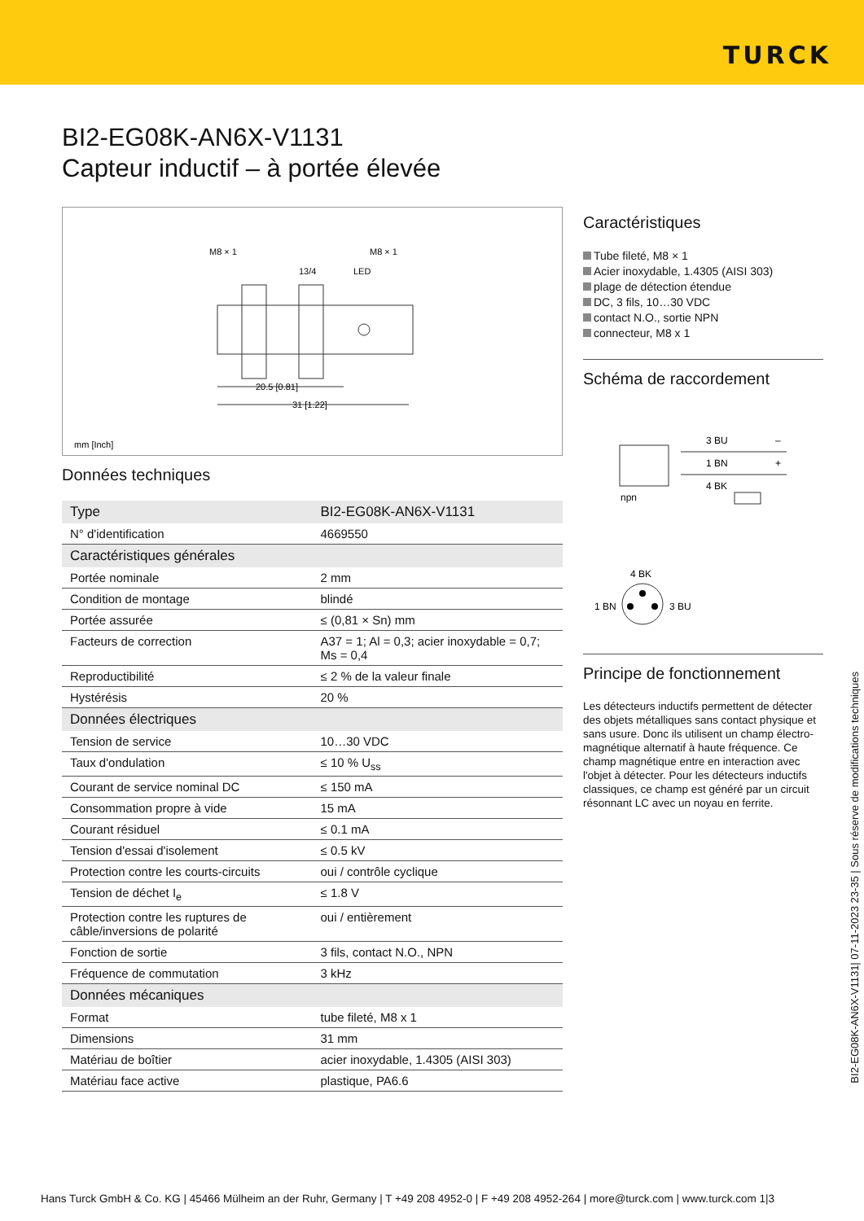TURCK
BI2-EG08K-AN6X-V1131
Capteur inductif – à portée élevée
M8 × 1
M8 × 1
13/4
LED
20.5 [0.81]
31 [1.22]
mm [Inch]
Données techniques
| Type | BI2-EG08K-AN6X-V1131 |
| N° d'identification | 4669550 |
| Caractéristiques générales | |
| Portée nominale | 2 mm |
| Condition de montage | blindé |
| Portée assurée | ≤ (0,81 × Sn) mm |
| Facteurs de correction | A37 = 1; Al = 0,3; acier inoxydable = 0,7; Ms = 0,4 |
| Reproductibilité | ≤ 2 % de la valeur finale |
| Hystérésis | 20 % |
| Données électriques | |
| Tension de service | 10…30 VDC |
| Taux d'ondulation | ≤ 10 % U<sub>ss</sub> |
| Courant de service nominal DC | ≤ 150 mA |
| Consommation propre à vide | 15 mA |
| Courant résiduel | ≤ 0.1 mA |
| Tension d'essai d'isolement | ≤ 0.5 kV |
| Protection contre les courts-circuits | oui / contrôle cyclique |
| Tension de déchet I<sub>e</sub> | ≤ 1.8 V |
| Protection contre les ruptures de câble/inversions de polarité | oui / entièrement |
| Fonction de sortie | 3 fils, contact N.O., NPN |
| Fréquence de commutation | 3 kHz |
| Données mécaniques | |
| Format | tube fileté, M8 x 1 |
| Dimensions | 31 mm |
| Matériau de boîtier | acier inoxydable, 1.4305 (AISI 303) |
| Matériau face active | plastique, PA6.6 |
Caractéristiques
Tube fileté, M8 × 1
Acier inoxydable, 1.4305 (AISI 303)
plage de détection étendue
DC, 3 fils, 10…30 VDC
contact N.O., sortie NPN
connecteur, M8 x 1
Schéma de raccordement
3 BU
1 BN
4 BK
–
+
npn
4 BK
1 BN
3 BU
Principe de fonctionnement
Les détecteurs inductifs permettent de détecter des objets métalliques sans contact physique et sans usure. Donc ils utilisent un champ électro-magnétique alternatif à haute fréquence. Ce champ magnétique entre en interaction avec l'objet à détecter. Pour les détecteurs inductifs classiques, ce champ est généré par un circuit résonnant LC avec un noyau en ferrite.
BI2-EG08K-AN6X-V1131| 07-11-2023 23-35 | Sous réserve de modifications techniques
Hans Turck GmbH & Co. KG | 45466 Mülheim an der Ruhr, Germany | T +49 208 4952-0 | F +49 208 4952-264 | more@turck.com | www.turck.com 1|3